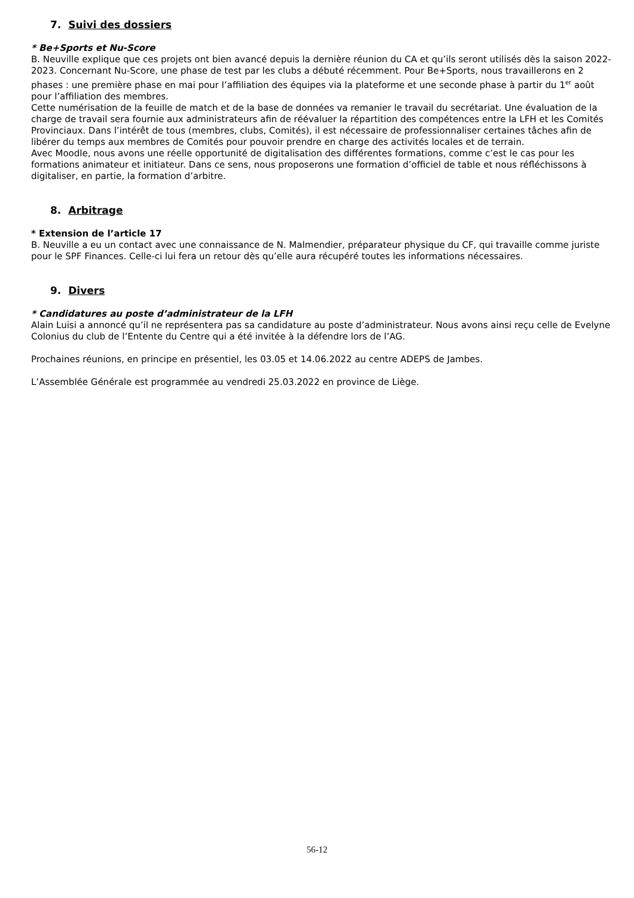7. Suivi des dossiers
* Be+Sports et Nu-Score
B. Neuville explique que ces projets ont bien avancé depuis la dernière réunion du CA et qu’ils seront utilisés dès la saison 2022-2023. Concernant Nu-Score, une phase de test par les clubs a débuté récemment. Pour Be+Sports, nous travaillerons en 2 phases : une première phase en mai pour l’affiliation des équipes via la plateforme et une seconde phase à partir du 1<sup>er</sup> août pour l’affiliation des membres.
Cette numérisation de la feuille de match et de la base de données va remanier le travail du secrétariat. Une évaluation de la charge de travail sera fournie aux administrateurs afin de réévaluer la répartition des compétences entre la LFH et les Comités Provinciaux. Dans l’intérêt de tous (membres, clubs, Comités), il est nécessaire de professionnaliser certaines tâches afin de libérer du temps aux membres de Comités pour pouvoir prendre en charge des activités locales et de terrain.
Avec Moodle, nous avons une réelle opportunité de digitalisation des différentes formations, comme c’est le cas pour les formations animateur et initiateur. Dans ce sens, nous proposerons une formation d’officiel de table et nous réfléchissons à digitaliser, en partie, la formation d’arbitre.
8. Arbitrage
* Extension de l’article 17
B. Neuville a eu un contact avec une connaissance de N. Malmendier, préparateur physique du CF, qui travaille comme juriste pour le SPF Finances. Celle-ci lui fera un retour dès qu’elle aura récupéré toutes les informations nécessaires.
9. Divers
* Candidatures au poste d’administrateur de la LFH
Alain Luisi a annoncé qu’il ne représentera pas sa candidature au poste d’administrateur. Nous avons ainsi reçu celle de Evelyne Colonius du club de l’Entente du Centre qui a été invitée à la défendre lors de l’AG.
Prochaines réunions, en principe en présentiel, les 03.05 et 14.06.2022 au centre ADEPS de Jambes.
L’Assemblée Générale est programmée au vendredi 25.03.2022 en province de Liège.
56-12